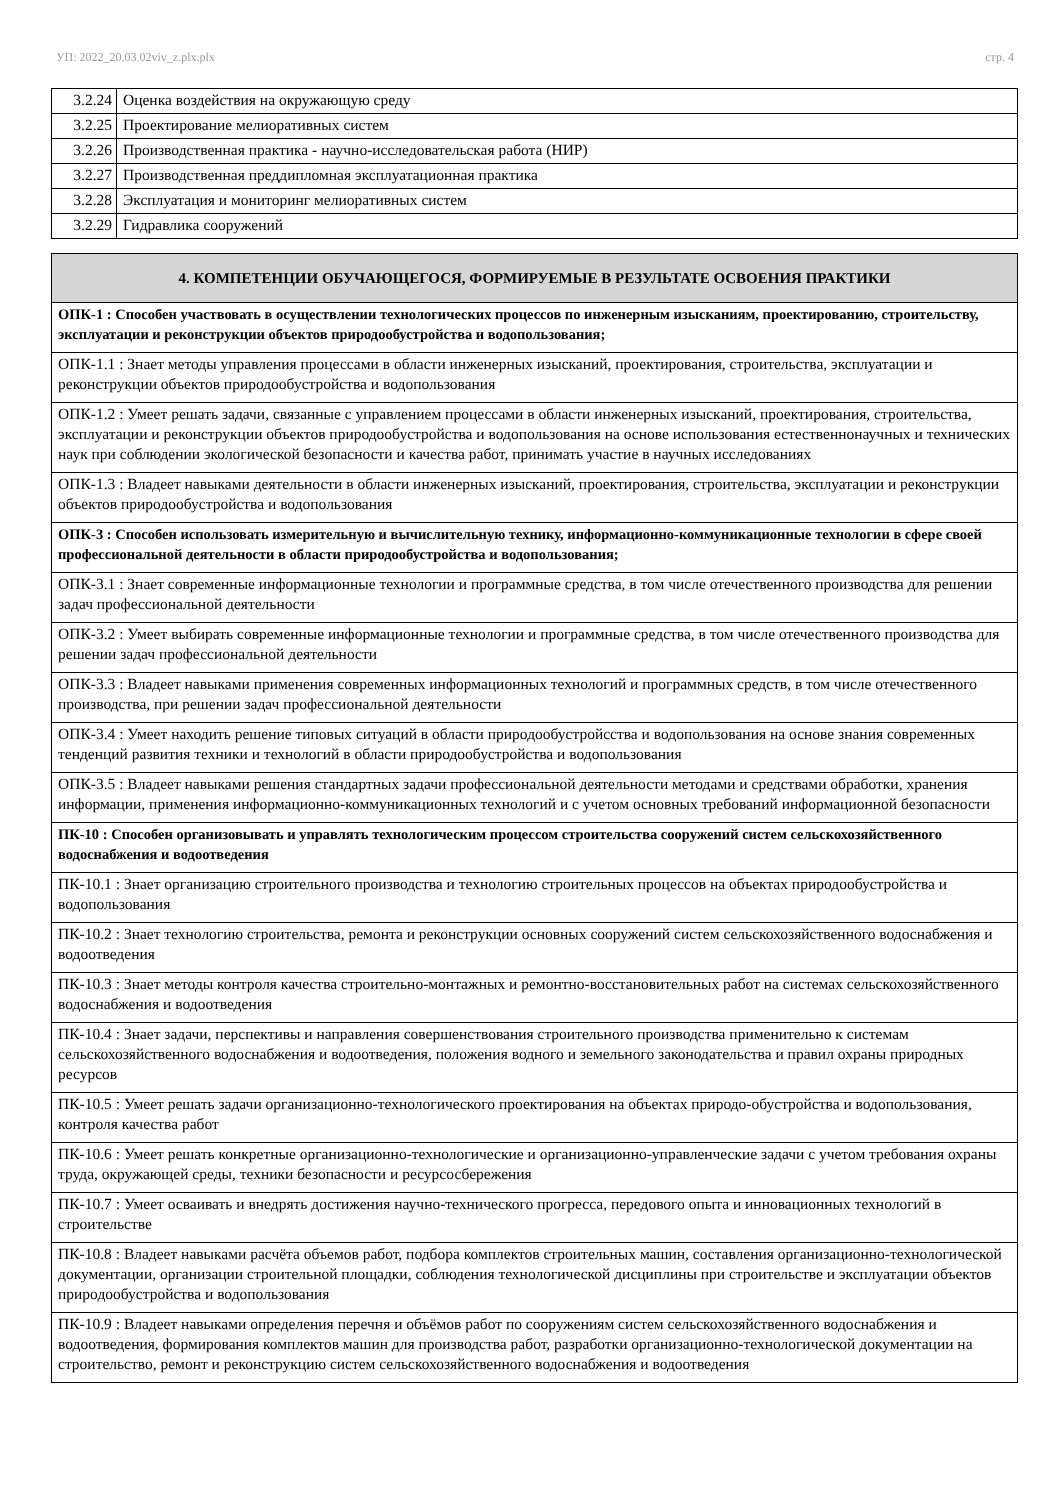УП: 2022_20.03.02viv_z.plx.plx стр. 4
| 3.2.24 | Оценка воздействия на окружающую среду |
| 3.2.25 | Проектирование мелиоративных систем |
| 3.2.26 | Производственная практика - научно-исследовательская работа (НИР) |
| 3.2.27 | Производственная преддипломная эксплуатационная практика |
| 3.2.28 | Эксплуатация и мониторинг мелиоративных систем |
| 3.2.29 | Гидравлика сооружений |
| 4. КОМПЕТЕНЦИИ ОБУЧАЮЩЕГОСЯ, ФОРМИРУЕМЫЕ В РЕЗУЛЬТАТЕ ОСВОЕНИЯ ПРАКТИКИ |
| --- |
| ОПК-1 : Способен участвовать в осуществлении технологических процессов по инженерным изысканиям, проектированию, строительству, эксплуатации и реконструкции объектов природообустройства и водопользования; |
| ОПК-1.1 : Знает методы управления процессами в области инженерных изысканий, проектирования, строительства, эксплуатации и реконструкции объектов природообустройства и водопользования |
| ОПК-1.2 : Умеет решать задачи, связанные с управлением процессами в области инженерных изысканий, проектирования, строительства, эксплуатации и реконструкции объектов природообустройства и водопользования на основе использования естественнонаучных и технических наук при соблюдении экологической безопасности и качества работ, принимать участие в научных исследованиях |
| ОПК-1.3 : Владеет навыками деятельности в области инженерных изысканий, проектирования, строительства, эксплуатации и реконструкции объектов природообустройства и водопользования |
| ОПК-3 : Способен использовать измерительную и вычислительную технику, информационно-коммуникационные технологии в сфере своей профессиональной деятельности в области природообустройства и водопользования; |
| ОПК-3.1 : Знает современные информационные технологии и программные средства, в том числе отечественного производства для решении задач профессиональной деятельности |
| ОПК-3.2 : Умеет выбирать современные информационные технологии и программные средства, в том числе отечественного производства для решении задач профессиональной деятельности |
| ОПК-3.3 : Владеет навыками применения современных информационных технологий и программных средств, в том числе отечественного производства, при решении задач профессиональной деятельности |
| ОПК-3.4 : Умеет находить решение типовых ситуаций в области природообустройсства и водопользования на основе знания современных тенденций развития техники и технологий в области природообустройства и водопользования |
| ОПК-3.5 : Владеет навыками решения стандартных задачи профессиональной деятельности методами и средствами обработки, хранения информации, применения информационно-коммуникационных технологий и с учетом основных требований информационной безопасности |
| ПК-10 : Способен организовывать и управлять технологическим процессом строительства сооружений систем сельскохозяйственного водоснабжения и водоотведения |
| ПК-10.1 : Знает организацию строительного производства и технологию строительных процессов на объектах природообустройства и водопользования |
| ПК-10.2 : Знает технологию строительства, ремонта и реконструкции основных сооружений систем сельскохозяйственного водоснабжения и водоотведения |
| ПК-10.3 : Знает методы контроля качества строительно-монтажных и ремонтно-восстановительных работ на системах сельскохозяйственного водоснабжения и водоотведения |
| ПК-10.4 : Знает задачи, перспективы и направления совершенствования строительного производства применительно к системам сельскохозяйственного водоснабжения и водоотведения, положения водного и земельного законодательства и правил охраны природных ресурсов |
| ПК-10.5 : Умеет решать задачи организационно-технологического проектирования на объектах природо-обустройства и водопользования, контроля качества работ |
| ПК-10.6 : Умеет решать конкретные организационно-технологические и организационно-управленческие задачи с учетом требования охраны труда, окружающей среды, техники безопасности и ресурсосбережения |
| ПК-10.7 : Умеет осваивать и внедрять достижения научно-технического прогресса, передового опыта и инновационных технологий в строительстве |
| ПК-10.8 : Владеет навыками расчёта объемов работ, подбора комплектов строительных машин, составления организационно-технологической документации, организации строительной площадки, соблюдения технологической дисциплины при строительстве и эксплуатации объектов природообустройства и водопользования |
| ПК-10.9 : Владеет навыками определения перечня и объёмов работ по сооружениям систем сельскохозяйственного водоснабжения и водоотведения, формирования комплектов машин для производства работ, разработки организационно-технологической документации на строительство, ремонт и реконструкцию систем сельскохозяйственного водоснабжения и водоотведения |